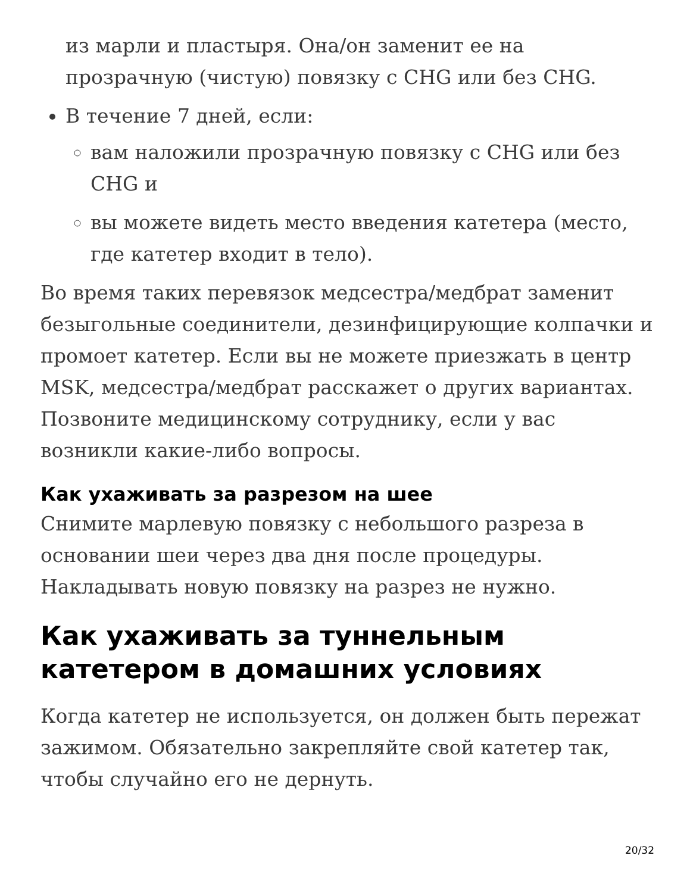из марли и пластыря. Она/он заменит ее на прозрачную (чистую) повязку с CHG или без CHG.
В течение 7 дней, если:
вам наложили прозрачную повязку с CHG или без CHG и
вы можете видеть место введения катетера (место, где катетер входит в тело).
Во время таких перевязок медсестра/медбрат заменит безыгольные соединители, дезинфицирующие колпачки и промоет катетер. Если вы не можете приезжать в центр MSK, медсестра/медбрат расскажет о других вариантах. Позвоните медицинскому сотруднику, если у вас возникли какие-либо вопросы.
Как ухаживать за разрезом на шее
Снимите марлевую повязку с небольшого разреза в основании шеи через два дня после процедуры. Накладывать новую повязку на разрез не нужно.
Как ухаживать за туннельным катетером в домашних условиях
Когда катетер не используется, он должен быть пережат зажимом. Обязательно закрепляйте свой катетер так, чтобы случайно его не дернуть.
20/32